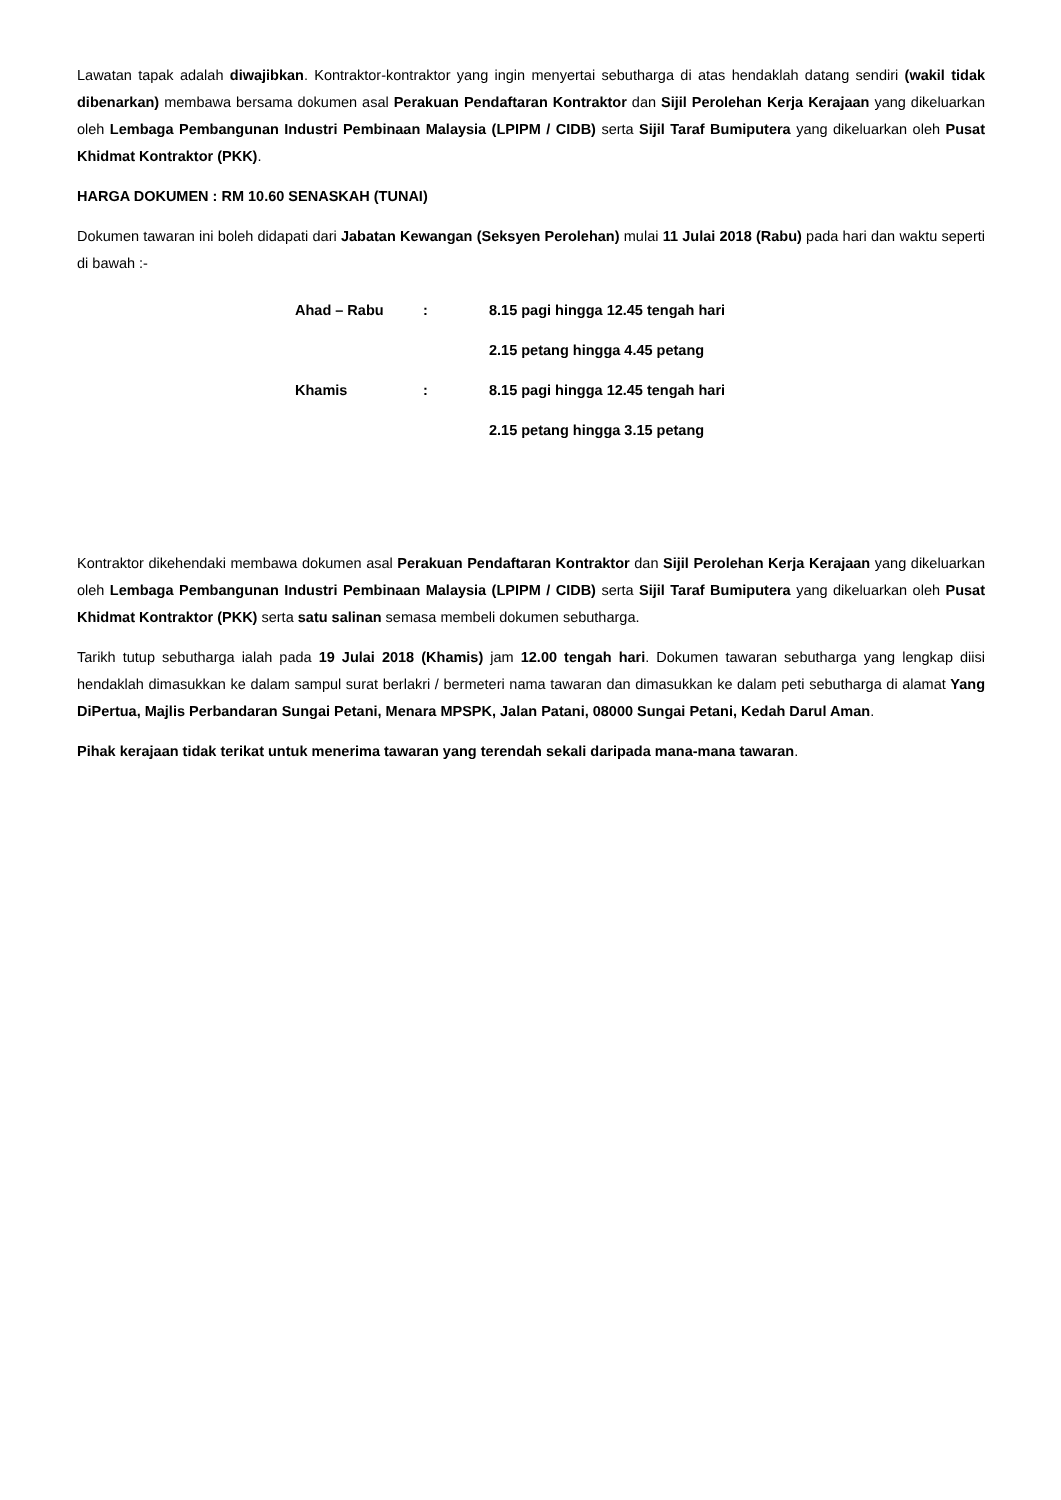Lawatan tapak adalah diwajibkan. Kontraktor-kontraktor yang ingin menyertai sebutharga di atas hendaklah datang sendiri (wakil tidak dibenarkan) membawa bersama dokumen asal Perakuan Pendaftaran Kontraktor dan Sijil Perolehan Kerja Kerajaan yang dikeluarkan oleh Lembaga Pembangunan Industri Pembinaan Malaysia (LPIPM / CIDB) serta Sijil Taraf Bumiputera yang dikeluarkan oleh Pusat Khidmat Kontraktor (PKK).
HARGA DOKUMEN : RM 10.60 SENASKAH (TUNAI)
Dokumen tawaran ini boleh didapati dari Jabatan Kewangan (Seksyen Perolehan) mulai 11 Julai 2018 (Rabu) pada hari dan waktu seperti di bawah :-
| Ahad – Rabu | : | 8.15 pagi hingga 12.45 tengah hari |
| | | 2.15 petang hingga 4.45 petang |
| Khamis | : | 8.15 pagi hingga 12.45 tengah hari |
| | | 2.15 petang hingga 3.15 petang |
Kontraktor dikehendaki membawa dokumen asal Perakuan Pendaftaran Kontraktor dan Sijil Perolehan Kerja Kerajaan yang dikeluarkan oleh Lembaga Pembangunan Industri Pembinaan Malaysia (LPIPM / CIDB) serta Sijil Taraf Bumiputera yang dikeluarkan oleh Pusat Khidmat Kontraktor (PKK) serta satu salinan semasa membeli dokumen sebutharga.
Tarikh tutup sebutharga ialah pada 19 Julai 2018 (Khamis) jam 12.00 tengah hari. Dokumen tawaran sebutharga yang lengkap diisi hendaklah dimasukkan ke dalam sampul surat berlakri / bermeteri nama tawaran dan dimasukkan ke dalam peti sebutharga di alamat Yang DiPertua, Majlis Perbandaran Sungai Petani, Menara MPSPK, Jalan Patani, 08000 Sungai Petani, Kedah Darul Aman.
Pihak kerajaan tidak terikat untuk menerima tawaran yang terendah sekali daripada mana-mana tawaran.